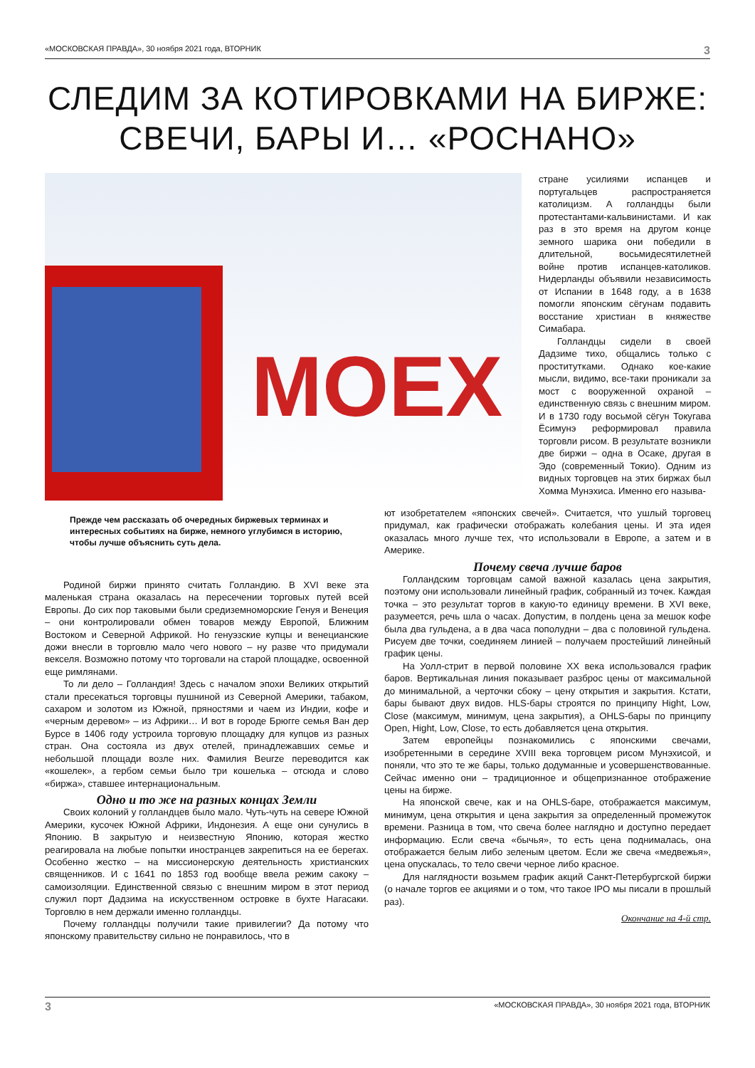«МОСКОВСКАЯ ПРАВДА», 30 ноября 2021 года, ВТОРНИК 3
СЛЕДИМ ЗА КОТИРОВКАМИ НА БИРЖЕ:
СВЕЧИ, БАРЫ И… «РОСНАНО»
MOEX
стране усилиями испанцев и португальцев распространяется католицизм. А голландцы были протестантами-кальвинистами. И как раз в это время на другом конце земного шарика они победили в длительной, восьмидесятилетней войне против испанцев-католиков. Нидерланды объявили независимость от Испании в 1648 году, а в 1638 помогли японским сёгунам подавить восстание христиан в княжестве Симабара.
Голландцы сидели в своей Дадзиме тихо, общались только с проститутками. Однако кое-какие мысли, видимо, все-таки проникали за мост с вооруженной охраной – единственную связь с внешним миром. И в 1730 году восьмой сёгун Токугава Ёсимунэ реформировал правила торговли рисом. В результате возникли две биржи – одна в Осаке, другая в Эдо (современный Токио). Одним из видных торговцев на этих биржах был Хомма Мунэхиса. Именно его называ-
Прежде чем рассказать об очередных биржевых терминах и интересных событиях на бирже, немного углубимся в историю, чтобы лучше объяснить суть дела.
Родиной биржи принято считать Голландию. В XVI веке эта маленькая страна оказалась на пересечении торговых путей всей Европы. До сих пор таковыми были средиземноморские Генуя и Венеция – они контролировали обмен товаров между Европой, Ближним Востоком и Северной Африкой. Но генуэзские купцы и венецианские дожи внесли в торговлю мало чего нового – ну разве что придумали векселя. Возможно потому что торговали на старой площадке, освоенной еще римлянами.
То ли дело – Голландия! Здесь с началом эпохи Великих открытий стали пресекаться торговцы пушниной из Северной Америки, табаком, сахаром и золотом из Южной, пряностями и чаем из Индии, кофе и «черным деревом» – из Африки… И вот в городе Брюгге семья Ван дер Бурсе в 1406 году устроила торговую площадку для купцов из разных стран. Она состояла из двух отелей, принадлежавших семье и небольшой площади возле них. Фамилия Beurze переводится как «кошелек», а гербом семьи было три кошелька – отсюда и слово «биржа», ставшее интернациональным.
Одно и то же на разных концах Земли
Своих колоний у голландцев было мало. Чуть-чуть на севере Южной Америки, кусочек Южной Африки, Индонезия. А еще они сунулись в Японию. В закрытую и неизвестную Японию, которая жестко реагировала на любые попытки иностранцев закрепиться на ее берегах. Особенно жестко – на миссионерскую деятельность христианских священников. И с 1641 по 1853 год вообще ввела режим сакоку – самоизоляции. Единственной связью с внешним миром в этот период служил порт Дадзима на искусственном островке в бухте Нагасаки. Торговлю в нем держали именно голландцы.
Почему голландцы получили такие привилегии? Да потому что японскому правительству сильно не понравилось, что в
ют изобретателем «японских свечей». Считается, что ушлый торговец придумал, как графически отображать колебания цены. И эта идея оказалась много лучше тех, что использовали в Европе, а затем и в Америке.
Почему свеча лучше баров
Голландским торговцам самой важной казалась цена закрытия, поэтому они использовали линейный график, собранный из точек. Каждая точка – это результат торгов в какую-то единицу времени. В XVI веке, разумеется, речь шла о часах. Допустим, в полдень цена за мешок кофе была два гульдена, а в два часа пополудни – два с половиной гульдена. Рисуем две точки, соединяем линией – получаем простейший линейный график цены.
На Уолл-стрит в первой половине XX века использовался график баров. Вертикальная линия показывает разброс цены от максимальной до минимальной, а черточки сбоку – цену открытия и закрытия. Кстати, бары бывают двух видов. HLS-бары строятся по принципу Hight, Low, Close (максимум, минимум, цена закрытия), а OHLS-бары по принципу Open, Hight, Low, Close, то есть добавляется цена открытия.
Затем европейцы познакомились с японскими свечами, изобретенными в середине XVIII века торговцем рисом Мунэхисой, и поняли, что это те же бары, только додуманные и усовершенствованные. Сейчас именно они – традиционное и общепризнанное отображение цены на бирже.
На японской свече, как и на OHLS-баре, отображается максимум, минимум, цена открытия и цена закрытия за определенный промежуток времени. Разница в том, что свеча более наглядно и доступно передает информацию. Если свеча «бычья», то есть цена поднималась, она отображается белым либо зеленым цветом. Если же свеча «медвежья», цена опускалась, то тело свечи черное либо красное.
Для наглядности возьмем график акций Санкт-Петербургской биржи (о начале торгов ее акциями и о том, что такое IPO мы писали в прошлый раз).
Окончание на 4-й стр.
3 «МОСКОВСКАЯ ПРАВДА», 30 ноября 2021 года, ВТОРНИК